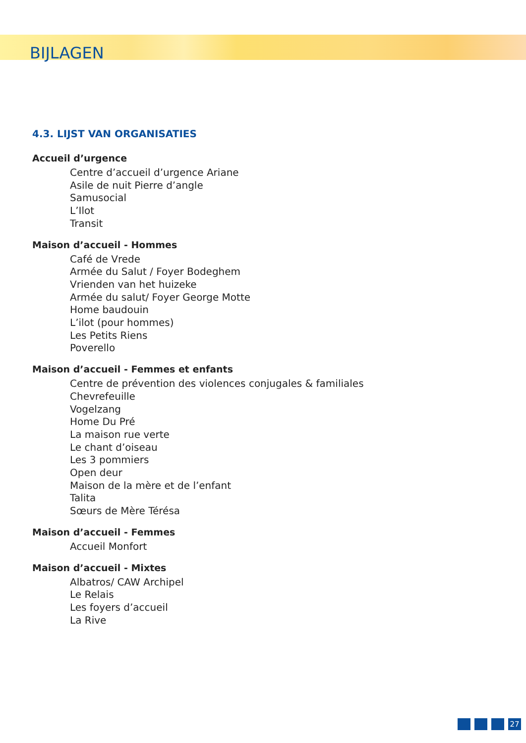BIJLAGEN
4.3. LIJST VAN ORGANISATIES
Accueil d’urgence
Centre d’accueil d’urgence Ariane
Asile de nuit Pierre d’angle
Samusocial
L’Ilot
Transit
Maison d’accueil - Hommes
Café de Vrede
Armée du Salut / Foyer Bodeghem
Vrienden van het huizeke
Armée du salut/ Foyer George Motte
Home baudouin
L’ilot (pour hommes)
Les Petits Riens
Poverello
Maison d’accueil - Femmes et enfants
Centre de prévention des violences conjugales & familiales
Chevrefeuille
Vogelzang
Home Du Pré
La maison rue verte
Le chant d’oiseau
Les 3 pommiers
Open deur
Maison de la mère et de l’enfant
Talita
Sœurs de Mère Térésa
Maison d’accueil - Femmes
Accueil Monfort
Maison d’accueil - Mixtes
Albatros/ CAW Archipel
Le Relais
Les foyers d’accueil
La Rive
27